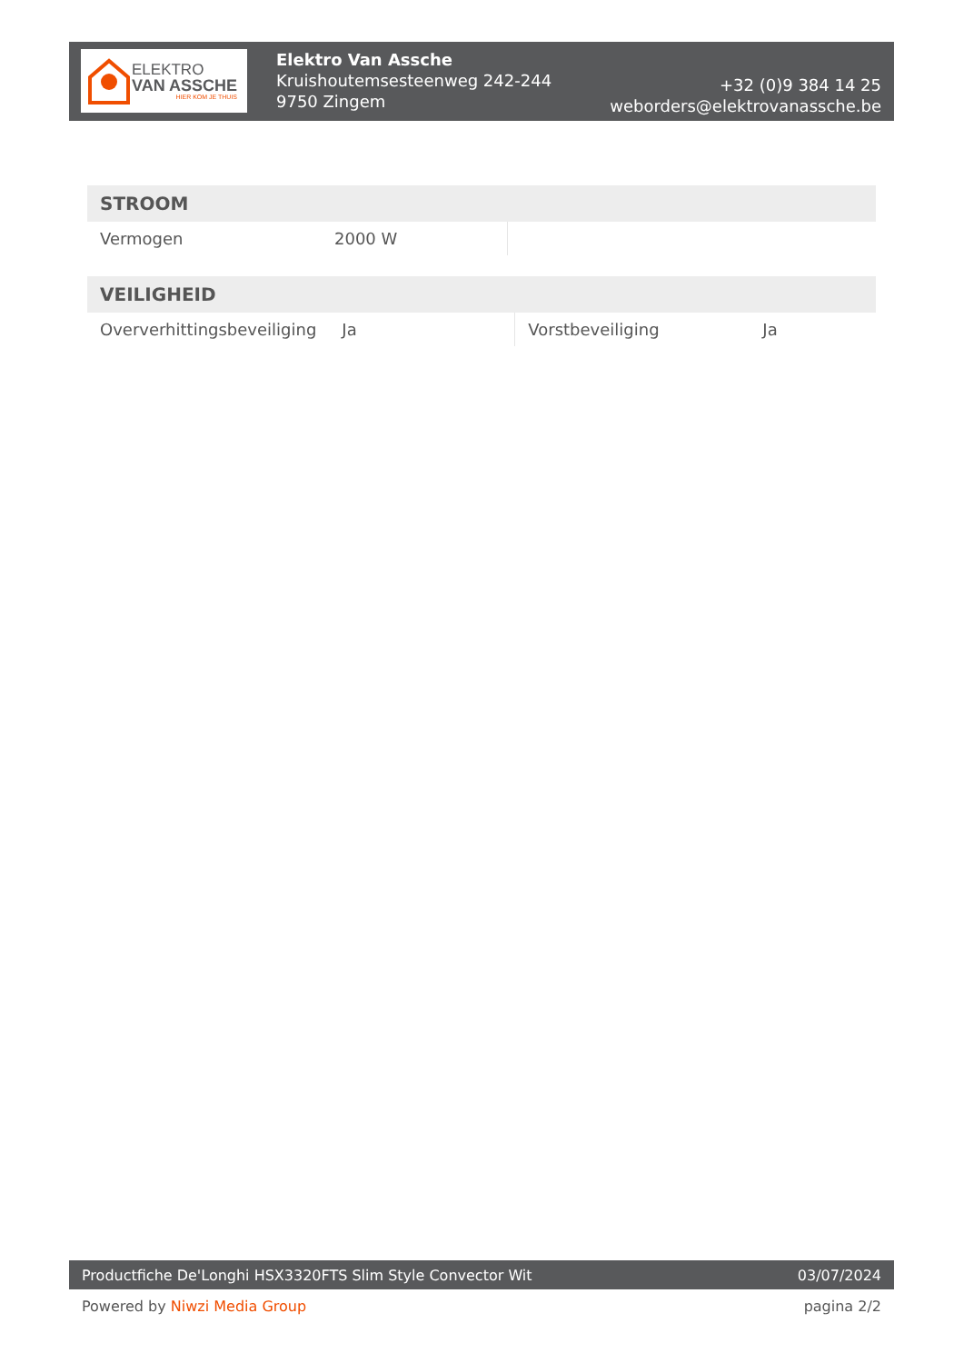ELEKTRO
VAN ASSCHE
HIER KOM JE THUIS
Elektro Van Assche
Kruishoutemsesteenweg 242-244
9750 Zingem
+32 (0)9 384 14 25
weborders@elektrovanassche.be
| STROOM | | | |
| --- | --- | --- | --- |
| Vermogen | 2000 W | | |
| VEILIGHEID | | | |
| --- | --- | --- | --- |
| Oververhittingsbeveiliging | Ja | Vorstbeveiliging | Ja |
Productfiche De'Longhi HSX3320FTS Slim Style Convector Wit 03/07/2024
Powered by Niwzi Media Group pagina 2/2